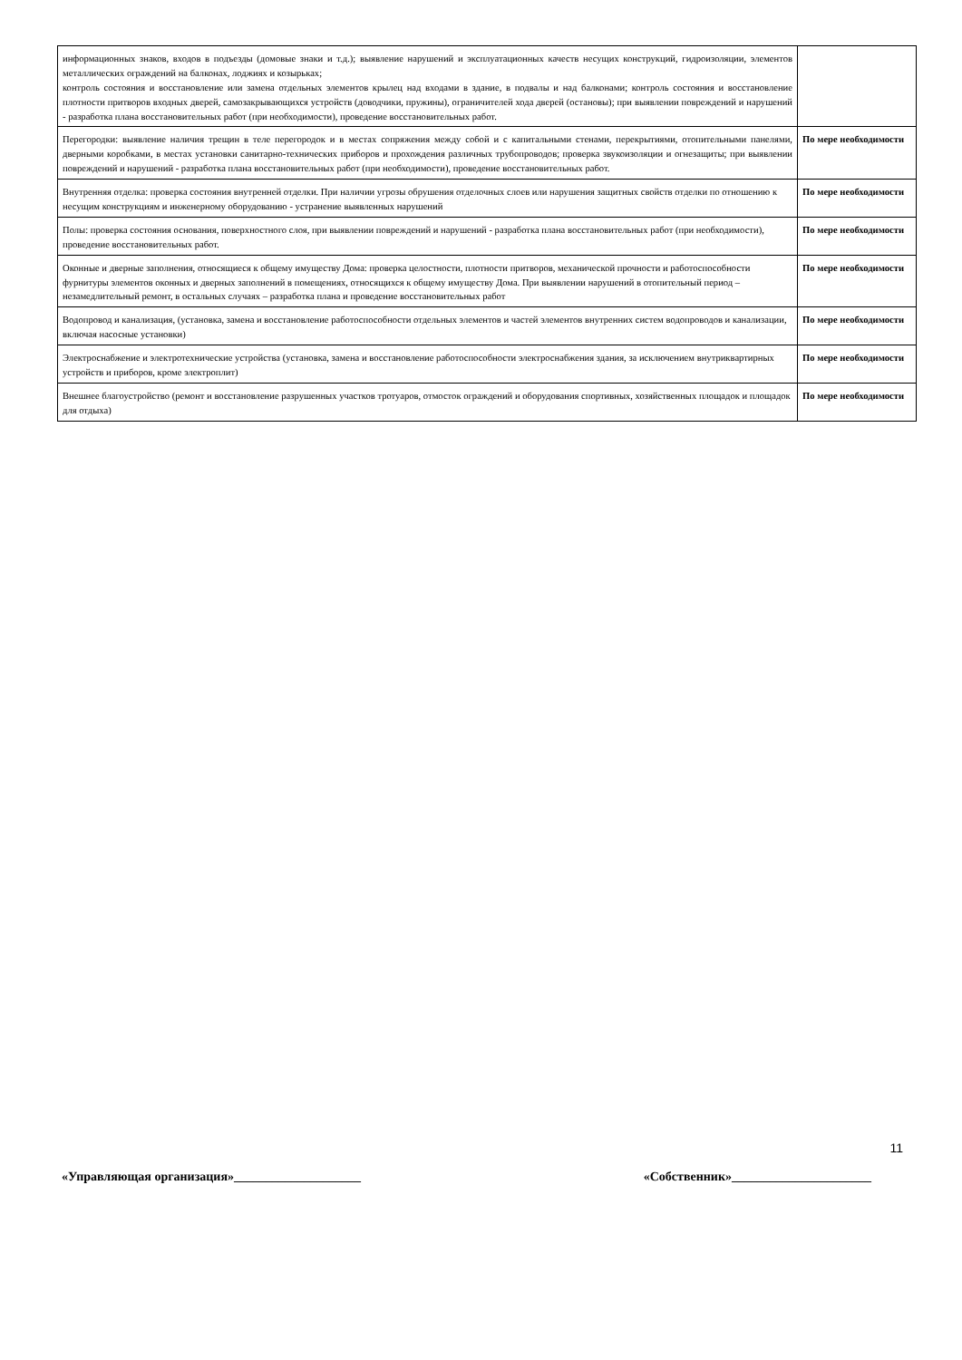| информационных знаков, входов в подъезды (домовые знаки и т.д.); выявление нарушений и эксплуатационных качеств несущих конструкций, гидроизоляции, элементов металлических ограждений на балконах, лоджиях и козырьках; контроль состояния и восстановление или замена отдельных элементов крылец над входами в здание, в подвалы и над балконами; контроль состояния и восстановление плотности притворов входных дверей, самозакрывающихся устройств (доводчики, пружины), ограничителей хода дверей (остановы); при выявлении повреждений и нарушений - разработка плана восстановительных работ (при необходимости), проведение восстановительных работ. | |
| Перегородки: выявление наличия трещин в теле перегородок и в местах сопряжения между собой и с капитальными стенами, перекрытиями, отопительными панелями, дверными коробками, в местах установки санитарно-технических приборов и прохождения различных трубопроводов; проверка звукоизоляции и огнезащиты; при выявлении повреждений и нарушений - разработка плана восстановительных работ (при необходимости), проведение восстановительных работ. | По мере необходимости |
| Внутренняя отделка: проверка состояния внутренней отделки. При наличии угрозы обрушения отделочных слоев или нарушения защитных свойств отделки по отношению к несущим конструкциям и инженерному оборудованию - устранение выявленных нарушений | По мере необходимости |
| Полы: проверка состояния основания, поверхностного слоя, при выявлении повреждений и нарушений - разработка плана восстановительных работ (при необходимости), проведение восстановительных работ. | По мере необходимости |
| Оконные и дверные заполнения, относящиеся к общему имуществу Дома: проверка целостности, плотности притворов, механической прочности и работоспособности фурнитуры элементов оконных и дверных заполнений в помещениях, относящихся к общему имуществу Дома. При выявлении нарушений в отопительный период – незамедлительный ремонт, в остальных случаях – разработка плана и проведение восстановительных работ | По мере необходимости |
| Водопровод и канализация, (установка, замена и восстановление работоспособности отдельных элементов и частей элементов внутренних систем водопроводов и канализации, включая насосные установки) | По мере необходимости |
| Электроснабжение и электротехнические устройства (установка, замена и восстановление работоспособности электроснабжения здания, за исключением внутриквартирных устройств и приборов, кроме электроплит) | По мере необходимости |
| Внешнее благоустройство (ремонт и восстановление разрушенных участков тротуаров, отмосток ограждений и оборудования спортивных, хозяйственных площадок и площадок для отдыха) | По мере необходимости |
11
«Управляющая организация»____________________ «Собственник»______________________